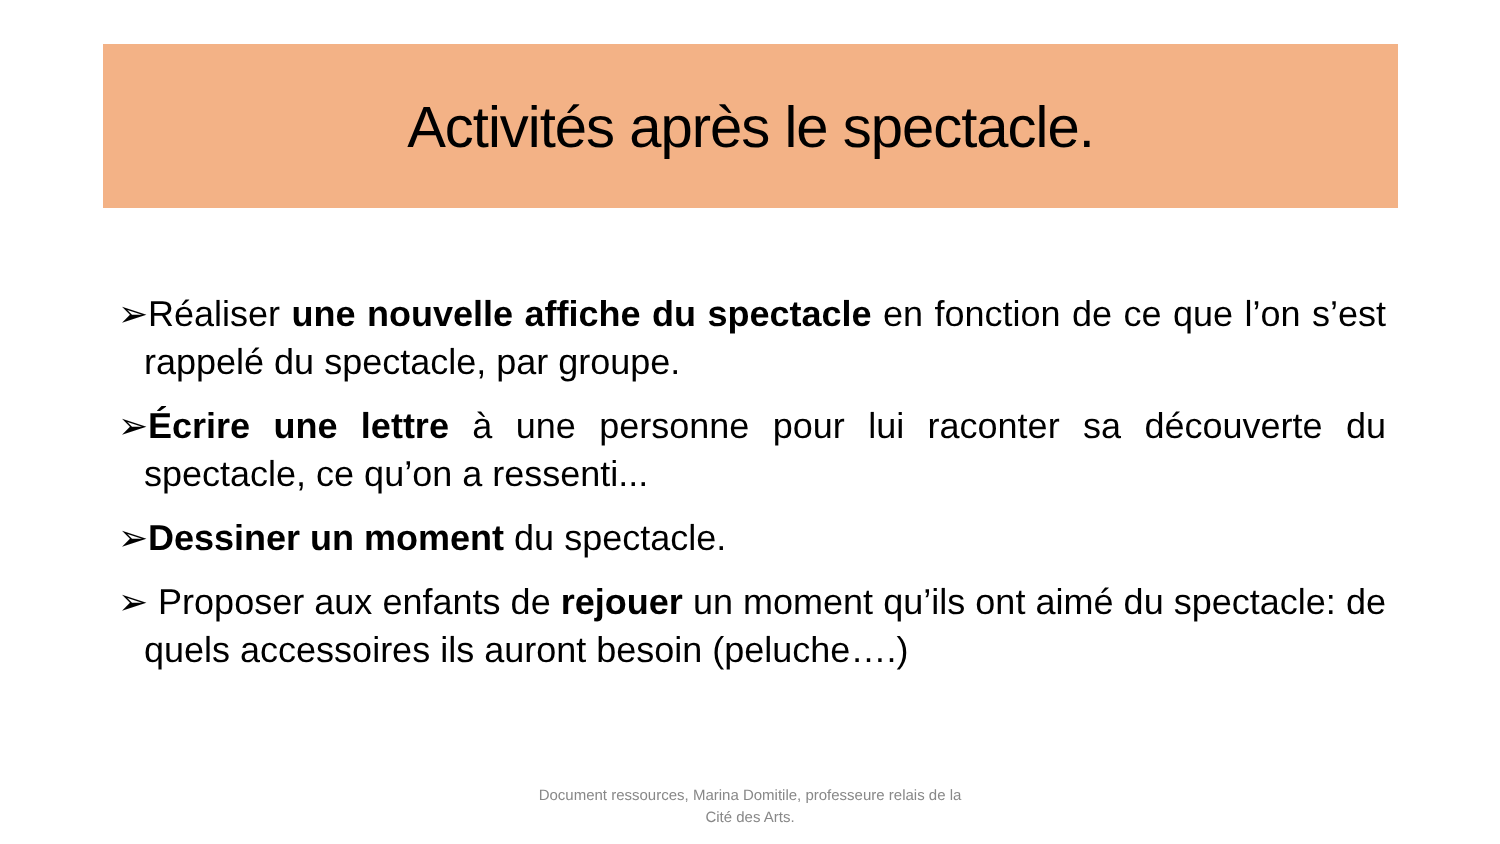Activités après le spectacle.
➢Réaliser une nouvelle affiche du spectacle en fonction de ce que l’on s’est rappelé du spectacle, par groupe.
➢Écrire une lettre à une personne pour lui raconter sa découverte du spectacle, ce qu’on a ressenti...
➢Dessiner un moment du spectacle.
➢ Proposer aux enfants de rejouer un moment qu’ils ont aimé du spectacle: de quels accessoires ils auront besoin (peluche….)
Document ressources, Marina Domitile, professeure relais de la
Cité des Arts.